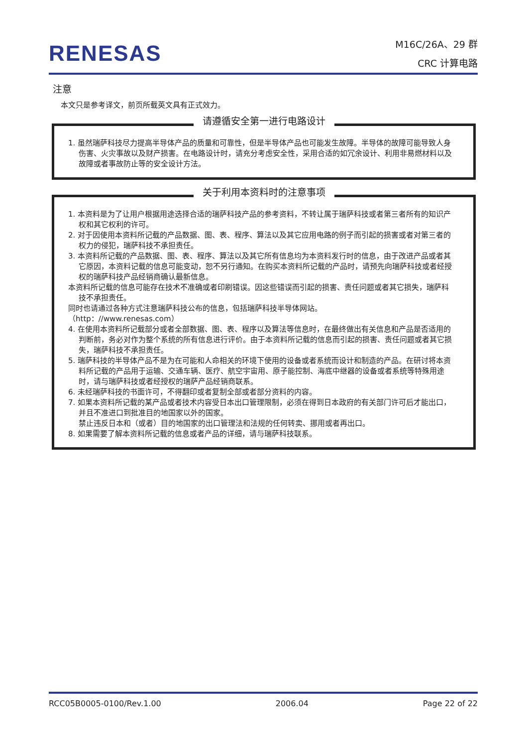RENESAS
M16C/26A、29 群
CRC 计算电路
注意
本文只是参考译文，前页所载英文具有正式效力。
请遵循安全第一进行电路设计
1. 虽然瑞萨科技尽力提高半导体产品的质量和可靠性，但是半导体产品也可能发生故障。半导体的故障可能导致人身伤害、火灾事故以及财产损害。在电路设计时，请充分考虑安全性，采用合适的如冗余设计、利用非易燃材料以及故障或者事故防止等的安全设计方法。
关于利用本资料时的注意事项
1. 本资料是为了让用户根据用途选择合适的瑞萨科技产品的参考资料，不转让属于瑞萨科技或者第三者所有的知识产权和其它权利的许可。
2. 对于因使用本资料所记载的产品数据、图、表、程序、算法以及其它应用电路的例子而引起的损害或者对第三者的权力的侵犯，瑞萨科技不承担责任。
3. 本资料所记载的产品数据、图、表、程序、算法以及其它所有信息均为本资料发行时的信息，由于改进产品或者其它原因，本资料记载的信息可能变动，恕不另行通知。在购买本资料所记载的产品时，请预先向瑞萨科技或者经授权的瑞萨科技产品经销商确认最新信息。
本资料所记载的信息可能存在技术不准确或者印刷错误。因这些错误而引起的损害、责任问题或者其它损失，瑞萨科技不承担责任。
同时也请通过各种方式注意瑞萨科技公布的信息，包括瑞萨科技半导体网站。
（http：//www.renesas.com）
4. 在使用本资料所记载部分或者全部数据、图、表、程序以及算法等信息时，在最终做出有关信息和产品是否适用的判断前，务必对作为整个系统的所有信息进行评价。由于本资料所记载的信息而引起的损害、责任问题或者其它损失，瑞萨科技不承担责任。
5. 瑞萨科技的半导体产品不是为在可能和人命相关的环境下使用的设备或者系统而设计和制造的产品。在研讨将本资料所记载的产品用于运输、交通车辆、医疗、航空宇宙用、原子能控制、海底中继器的设备或者系统等特殊用途时，请与瑞萨科技或者经授权的瑞萨产品经销商联系。
6. 未经瑞萨科技的书面许可，不得翻印或者复制全部或者部分资料的内容。
7. 如果本资料所记载的某产品或者技术内容受日本出口管理限制，必须在得到日本政府的有关部门许可后才能出口，并且不准进口到批准目的地国家以外的国家。
禁止违反日本和（或者）目的地国家的出口管理法和法规的任何转卖、挪用或者再出口。
8. 如果需要了解本资料所记载的信息或者产品的详细，请与瑞萨科技联系。
RCC05B0005-0100/Rev.1.00 2006.04 Page 22 of 22